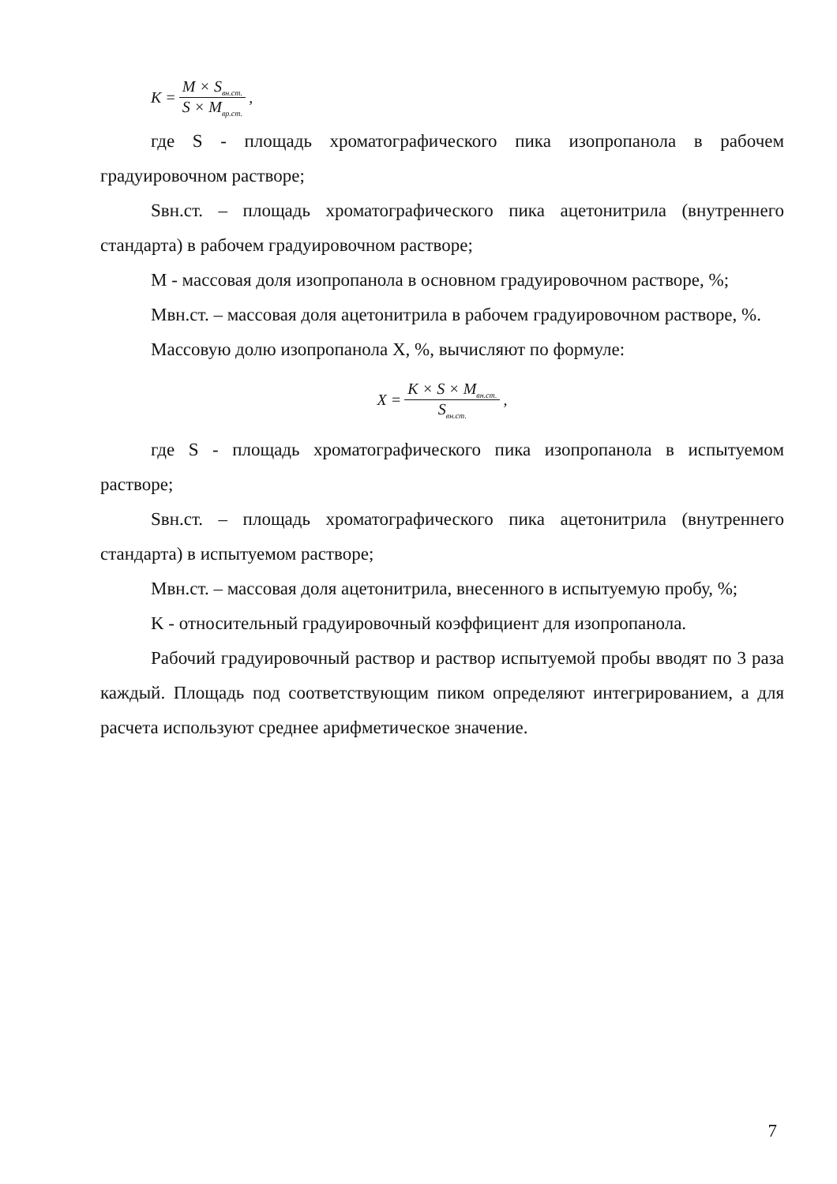K = M × S<sub>вн.ст.</sub> S × M<sub>вр.ст.</sub> ,
где S - площадь хроматографического пика изопропанола в рабочем градуировочном растворе;
Sвн.ст. – площадь хроматографического пика ацетонитрила (внутреннего стандарта) в рабочем градуировочном растворе;
M - массовая доля изопропанола в основном градуировочном растворе, %;
Mвн.ст. – массовая доля ацетонитрила в рабочем градуировочном растворе, %.
Массовую долю изопропанола X, %, вычисляют по формуле:
X = K × S × M<sub>вн.ст.</sub> S<sub>вн.ст.</sub> ,
где S - площадь хроматографического пика изопропанола в испытуемом растворе;
Sвн.ст. – площадь хроматографического пика ацетонитрила (внутреннего стандарта) в испытуемом растворе;
Mвн.ст. – массовая доля ацетонитрила, внесенного в испытуемую пробу, %;
K - относительный градуировочный коэффициент для изопропанола.
Рабочий градуировочный раствор и раствор испытуемой пробы вводят по 3 раза каждый. Площадь под соответствующим пиком определяют интегрированием, а для расчета используют среднее арифметическое значение.
7